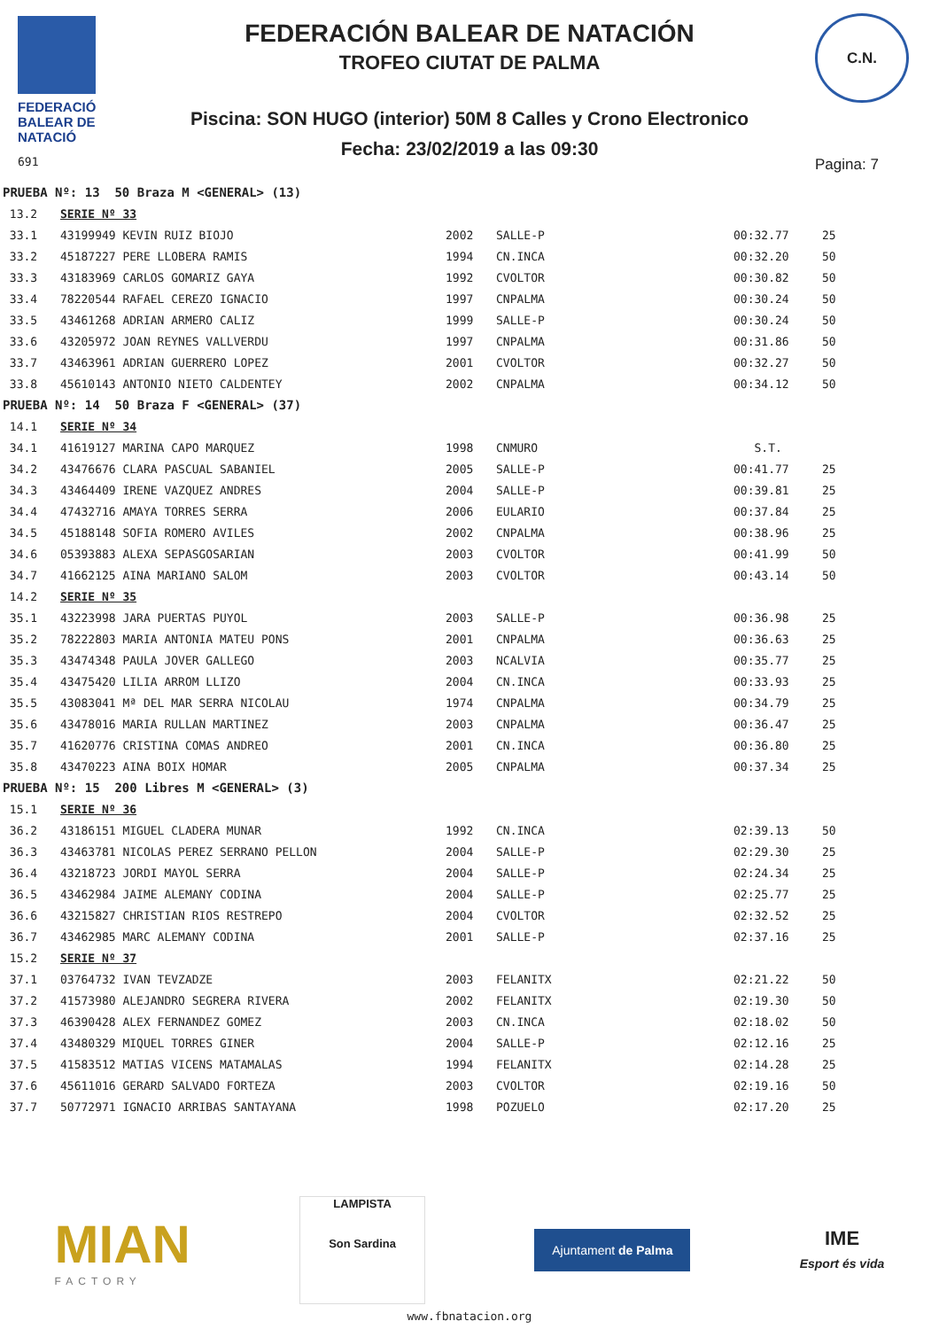FEDERACIÓ BALEAR DE NATACIÓ
691
FEDERACIÓN BALEAR DE NATACIÓN
TROFEO CIUTAT DE PALMA
Piscina: SON HUGO (interior) 50M 8 Calles y Crono Electronico
Fecha: 23/02/2019 a las 09:30
C.N.
Pagina: 7
| PRUEBA Nº: 13 50 Braza M <GENERAL> (13) | | | | | |
| 13.2 | SERIE Nº 33 | | | | |
| 33.1 | 43199949 KEVIN RUIZ BIOJO | 2002 | SALLE-P | 00:32.77 | 25 |
| 33.2 | 45187227 PERE LLOBERA RAMIS | 1994 | CN.INCA | 00:32.20 | 50 |
| 33.3 | 43183969 CARLOS GOMARIZ GAYA | 1992 | CVOLTOR | 00:30.82 | 50 |
| 33.4 | 78220544 RAFAEL CEREZO IGNACIO | 1997 | CNPALMA | 00:30.24 | 50 |
| 33.5 | 43461268 ADRIAN ARMERO CALIZ | 1999 | SALLE-P | 00:30.24 | 50 |
| 33.6 | 43205972 JOAN REYNES VALLVERDU | 1997 | CNPALMA | 00:31.86 | 50 |
| 33.7 | 43463961 ADRIAN GUERRERO LOPEZ | 2001 | CVOLTOR | 00:32.27 | 50 |
| 33.8 | 45610143 ANTONIO NIETO CALDENTEY | 2002 | CNPALMA | 00:34.12 | 50 |
| PRUEBA Nº: 14 50 Braza F <GENERAL> (37) | | | | | |
| 14.1 | SERIE Nº 34 | | | | |
| 34.1 | 41619127 MARINA CAPO MARQUEZ | 1998 | CNMURO | S.T. | |
| 34.2 | 43476676 CLARA PASCUAL SABANIEL | 2005 | SALLE-P | 00:41.77 | 25 |
| 34.3 | 43464409 IRENE VAZQUEZ ANDRES | 2004 | SALLE-P | 00:39.81 | 25 |
| 34.4 | 47432716 AMAYA TORRES SERRA | 2006 | EULARIO | 00:37.84 | 25 |
| 34.5 | 45188148 SOFIA ROMERO AVILES | 2002 | CNPALMA | 00:38.96 | 25 |
| 34.6 | 05393883 ALEXA SEPASGOSARIAN | 2003 | CVOLTOR | 00:41.99 | 50 |
| 34.7 | 41662125 AINA MARIANO SALOM | 2003 | CVOLTOR | 00:43.14 | 50 |
| 14.2 | SERIE Nº 35 | | | | |
| 35.1 | 43223998 JARA PUERTAS PUYOL | 2003 | SALLE-P | 00:36.98 | 25 |
| 35.2 | 78222803 MARIA ANTONIA MATEU PONS | 2001 | CNPALMA | 00:36.63 | 25 |
| 35.3 | 43474348 PAULA JOVER GALLEGO | 2003 | NCALVIA | 00:35.77 | 25 |
| 35.4 | 43475420 LILIA ARROM LLIZO | 2004 | CN.INCA | 00:33.93 | 25 |
| 35.5 | 43083041 Mª DEL MAR SERRA NICOLAU | 1974 | CNPALMA | 00:34.79 | 25 |
| 35.6 | 43478016 MARIA RULLAN MARTINEZ | 2003 | CNPALMA | 00:36.47 | 25 |
| 35.7 | 41620776 CRISTINA COMAS ANDREO | 2001 | CN.INCA | 00:36.80 | 25 |
| 35.8 | 43470223 AINA BOIX HOMAR | 2005 | CNPALMA | 00:37.34 | 25 |
| PRUEBA Nº: 15 200 Libres M <GENERAL> (3) | | | | | |
| 15.1 | SERIE Nº 36 | | | | |
| 36.2 | 43186151 MIGUEL CLADERA MUNAR | 1992 | CN.INCA | 02:39.13 | 50 |
| 36.3 | 43463781 NICOLAS PEREZ SERRANO PELLON | 2004 | SALLE-P | 02:29.30 | 25 |
| 36.4 | 43218723 JORDI MAYOL SERRA | 2004 | SALLE-P | 02:24.34 | 25 |
| 36.5 | 43462984 JAIME ALEMANY CODINA | 2004 | SALLE-P | 02:25.77 | 25 |
| 36.6 | 43215827 CHRISTIAN RIOS RESTREPO | 2004 | CVOLTOR | 02:32.52 | 25 |
| 36.7 | 43462985 MARC ALEMANY CODINA | 2001 | SALLE-P | 02:37.16 | 25 |
| 15.2 | SERIE Nº 37 | | | | |
| 37.1 | 03764732 IVAN TEVZADZE | 2003 | FELANITX | 02:21.22 | 50 |
| 37.2 | 41573980 ALEJANDRO SEGRERA RIVERA | 2002 | FELANITX | 02:19.30 | 50 |
| 37.3 | 46390428 ALEX FERNANDEZ GOMEZ | 2003 | CN.INCA | 02:18.02 | 50 |
| 37.4 | 43480329 MIQUEL TORRES GINER | 2004 | SALLE-P | 02:12.16 | 25 |
| 37.5 | 41583512 MATIAS VICENS MATAMALAS | 1994 | FELANITX | 02:14.28 | 25 |
| 37.6 | 45611016 GERARD SALVADO FORTEZA | 2003 | CVOLTOR | 02:19.16 | 50 |
| 37.7 | 50772971 IGNACIO ARRIBAS SANTAYANA | 1998 | POZUELO | 02:17.20 | 25 |
MIAN
FACTORY
LAMPISTA
Son Sardina
Ajuntament de Palma
IME
Esport és vida
www.fbnatacion.org